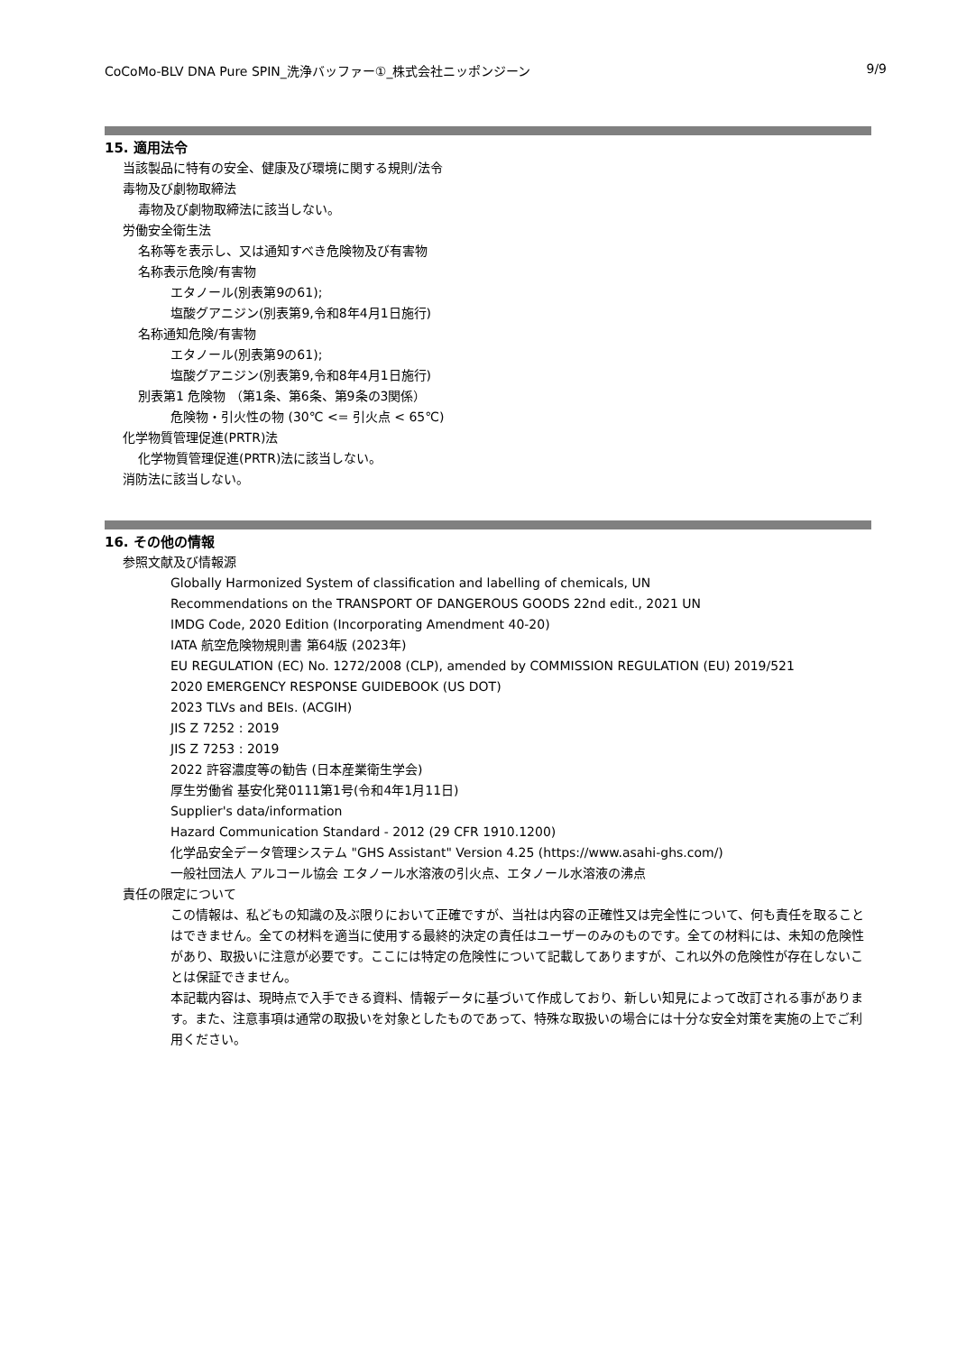CoCoMo-BLV DNA Pure SPIN_洗浄バッファー①_株式会社ニッポンジーン 9/9
15. 適用法令
当該製品に特有の安全、健康及び環境に関する規則/法令
毒物及び劇物取締法
毒物及び劇物取締法に該当しない。
労働安全衛生法
名称等を表示し、又は通知すべき危険物及び有害物
名称表示危険/有害物
エタノール(別表第9の61);
塩酸グアニジン(別表第9,令和8年4月1日施行)
名称通知危険/有害物
エタノール(別表第9の61);
塩酸グアニジン(別表第9,令和8年4月1日施行)
別表第1 危険物 （第1条、第6条、第9条の3関係）
危険物・引火性の物 (30℃ <= 引火点 < 65℃)
化学物質管理促進(PRTR)法
化学物質管理促進(PRTR)法に該当しない。
消防法に該当しない。
16. その他の情報
参照文献及び情報源
Globally Harmonized System of classification and labelling of chemicals, UN
Recommendations on the TRANSPORT OF DANGEROUS GOODS 22nd edit., 2021 UN
IMDG Code, 2020 Edition (Incorporating Amendment 40-20)
IATA 航空危険物規則書 第64版 (2023年)
EU REGULATION (EC) No. 1272/2008 (CLP), amended by COMMISSION REGULATION (EU) 2019/521
2020 EMERGENCY RESPONSE GUIDEBOOK (US DOT)
2023 TLVs and BEIs. (ACGIH)
JIS Z 7252 : 2019
JIS Z 7253 : 2019
2022 許容濃度等の勧告 (日本産業衛生学会)
厚生労働省 基安化発0111第1号(令和4年1月11日)
Supplier's data/information
Hazard Communication Standard - 2012 (29 CFR 1910.1200)
化学品安全データ管理システム "GHS Assistant" Version 4.25 (https://www.asahi-ghs.com/)
一般社団法人 アルコール協会 エタノール水溶液の引火点、エタノール水溶液の沸点
責任の限定について
この情報は、私どもの知識の及ぶ限りにおいて正確ですが、当社は内容の正確性又は完全性について、何も責任を取ることはできません。全ての材料を適当に使用する最終的決定の責任はユーザーのみのものです。全ての材料には、未知の危険性があり、取扱いに注意が必要です。ここには特定の危険性について記載してありますが、これ以外の危険性が存在しないことは保証できません。
本記載内容は、現時点で入手できる資料、情報データに基づいて作成しており、新しい知見によって改訂される事があります。また、注意事項は通常の取扱いを対象としたものであって、特殊な取扱いの場合には十分な安全対策を実施の上でご利用ください。